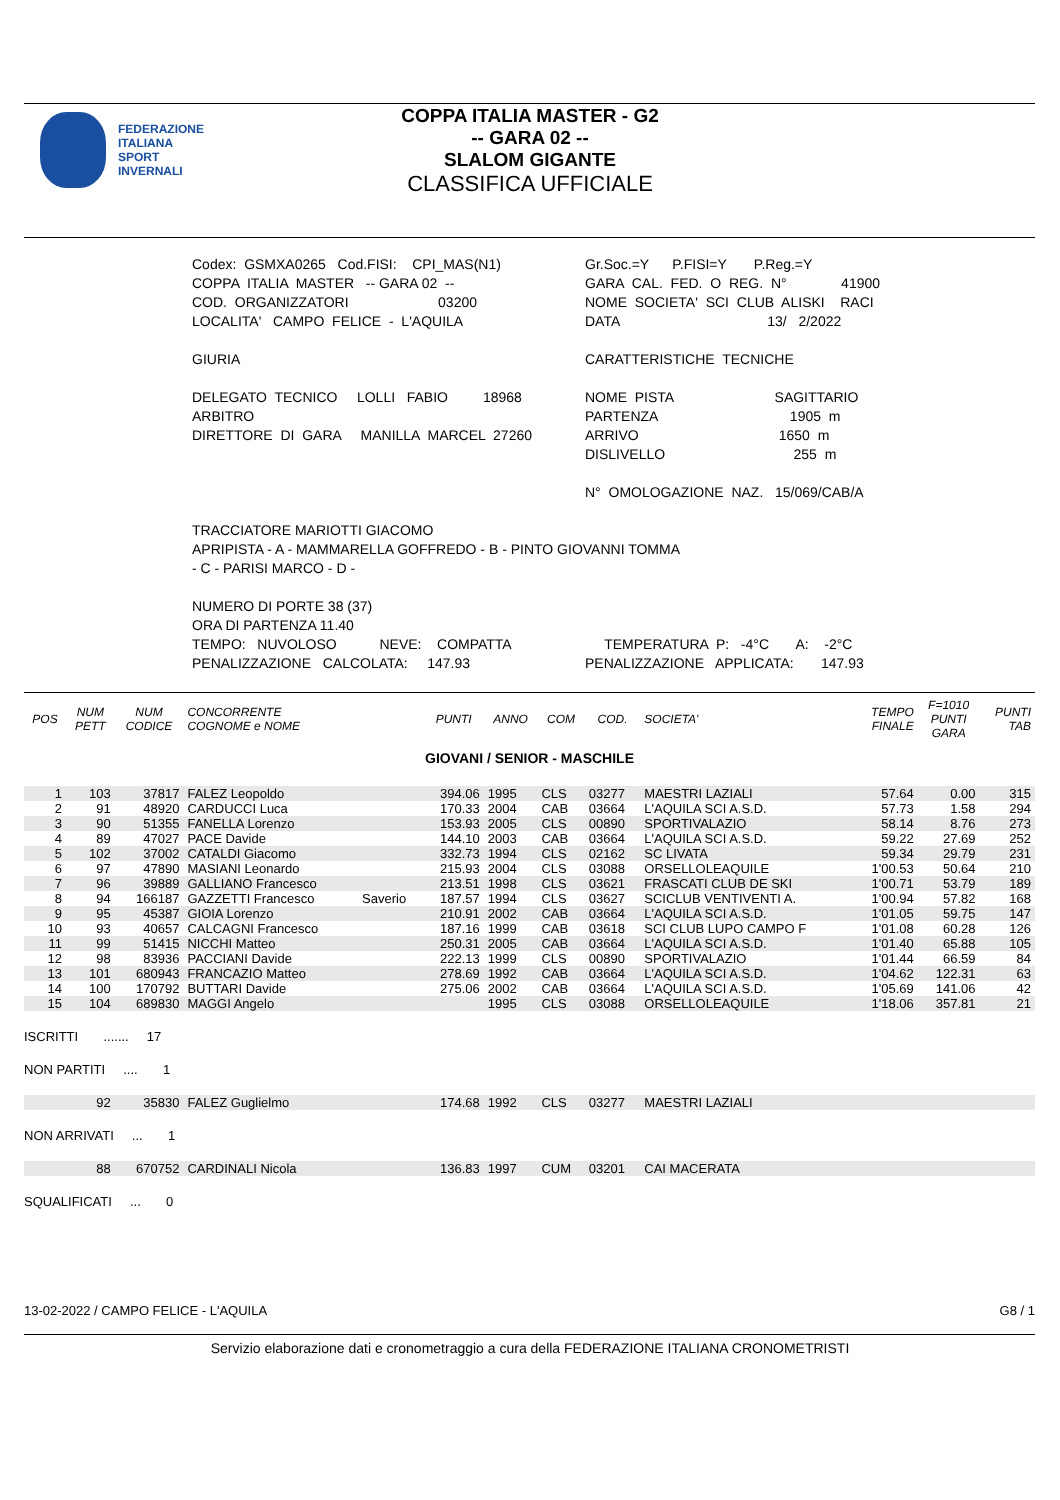FEDERAZIONE
ITALIANA
SPORT
INVERNALI
COPPA ITALIA MASTER - G2
-- GARA 02 --
SLALOM GIGANTE
CLASSIFICA UFFICIALE
Codex: GSMXA0265 Cod.FISI: CPI_MAS(N1)
Gr.Soc.=Y P.FISI=Y P.Reg.=Y
COPPA ITALIA MASTER -- GARA 02 --
GARA CAL. FED. O REG. N° 41900
COD. ORGANIZZATORI 03200
NOME SOCIETA' SCI CLUB ALISKI RACI
LOCALITA' CAMPO FELICE - L'AQUILA
DATA 13/ 2/2022
GIURIA
CARATTERISTICHE TECNICHE
DELEGATO TECNICO LOLLI FABIO 18968
NOME PISTA SAGITTARIO
ARBITRO
PARTENZA 1905 m
DIRETTORE DI GARA MANILLA MARCEL 27260
ARRIVO 1650 m
DISLIVELLO 255 m
N° OMOLOGAZIONE NAZ. 15/069/CAB/A
TRACCIATORE MARIOTTI GIACOMO
APRIPISTA - A - MAMMARELLA GOFFREDO - B - PINTO GIOVANNI TOMMA
- C - PARISI MARCO - D -
NUMERO DI PORTE 38 (37)
ORA DI PARTENZA 11.40
TEMPO: NUVOLOSO NEVE: COMPATTA
TEMPERATURA P: -4°C A: -2°C
PENALIZZAZIONE CALCOLATA: 147.93
PENALIZZAZIONE APPLICATA: 147.93
| POS | NUM PETT | NUM CODICE | CONCORRENTE COGNOME e NOME | | PUNTI | ANNO | COM | COD. | SOCIETA' | TEMPO FINALE | F=1010 PUNTI GARA | PUNTI TAB |
| --- | --- | --- | --- | --- | --- | --- | --- | --- | --- | --- | --- | --- |
| GIOVANI / SENIOR - MASCHILE | | | | | | | | | | | | |
| 1 | 103 | 37817 | FALEZ Leopoldo | | 394.06 | 1995 | CLS | 03277 | MAESTRI LAZIALI | 57.64 | 0.00 | 315 |
| 2 | 91 | 48920 | CARDUCCI Luca | | 170.33 | 2004 | CAB | 03664 | L'AQUILA SCI A.S.D. | 57.73 | 1.58 | 294 |
| 3 | 90 | 51355 | FANELLA Lorenzo | | 153.93 | 2005 | CLS | 00890 | SPORTIVALAZIO | 58.14 | 8.76 | 273 |
| 4 | 89 | 47027 | PACE Davide | | 144.10 | 2003 | CAB | 03664 | L'AQUILA SCI A.S.D. | 59.22 | 27.69 | 252 |
| 5 | 102 | 37002 | CATALDI Giacomo | | 332.73 | 1994 | CLS | 02162 | SC LIVATA | 59.34 | 29.79 | 231 |
| 6 | 97 | 47890 | MASIANI Leonardo | | 215.93 | 2004 | CLS | 03088 | ORSELLOLEAQUILE | 1'00.53 | 50.64 | 210 |
| 7 | 96 | 39889 | GALLIANO Francesco | | 213.51 | 1998 | CLS | 03621 | FRASCATI CLUB DE SKI | 1'00.71 | 53.79 | 189 |
| 8 | 94 | 166187 | GAZZETTI Francesco | Saverio | 187.57 | 1994 | CLS | 03627 | SCICLUB VENTIVENTI A. | 1'00.94 | 57.82 | 168 |
| 9 | 95 | 45387 | GIOIA Lorenzo | | 210.91 | 2002 | CAB | 03664 | L'AQUILA SCI A.S.D. | 1'01.05 | 59.75 | 147 |
| 10 | 93 | 40657 | CALCAGNI Francesco | | 187.16 | 1999 | CAB | 03618 | SCI CLUB LUPO CAMPO F | 1'01.08 | 60.28 | 126 |
| 11 | 99 | 51415 | NICCHI Matteo | | 250.31 | 2005 | CAB | 03664 | L'AQUILA SCI A.S.D. | 1'01.40 | 65.88 | 105 |
| 12 | 98 | 83936 | PACCIANI Davide | | 222.13 | 1999 | CLS | 00890 | SPORTIVALAZIO | 1'01.44 | 66.59 | 84 |
| 13 | 101 | 680943 | FRANCAZIO Matteo | | 278.69 | 1992 | CAB | 03664 | L'AQUILA SCI A.S.D. | 1'04.62 | 122.31 | 63 |
| 14 | 100 | 170792 | BUTTARI Davide | | 275.06 | 2002 | CAB | 03664 | L'AQUILA SCI A.S.D. | 1'05.69 | 141.06 | 42 |
| 15 | 104 | 689830 | MAGGI Angelo | | | 1995 | CLS | 03088 | ORSELLOLEAQUILE | 1'18.06 | 357.81 | 21 |
| ISCRITTI ....... 17 | | | | | | | | | | | | |
| NON PARTITI .... 1 | | | | | | | | | | | | |
| | 92 | 35830 | FALEZ Guglielmo | | 174.68 | 1992 | CLS | 03277 | MAESTRI LAZIALI | | | |
| NON ARRIVATI ... 1 | | | | | | | | | | | | |
| | 88 | 670752 | CARDINALI Nicola | | 136.83 | 1997 | CUM | 03201 | CAI MACERATA | | | |
| SQUALIFICATI ... 0 | | | | | | | | | | | | |
13-02-2022 / CAMPO FELICE - L'AQUILA G8 / 1
Servizio elaborazione dati e cronometraggio a cura della FEDERAZIONE ITALIANA CRONOMETRISTI